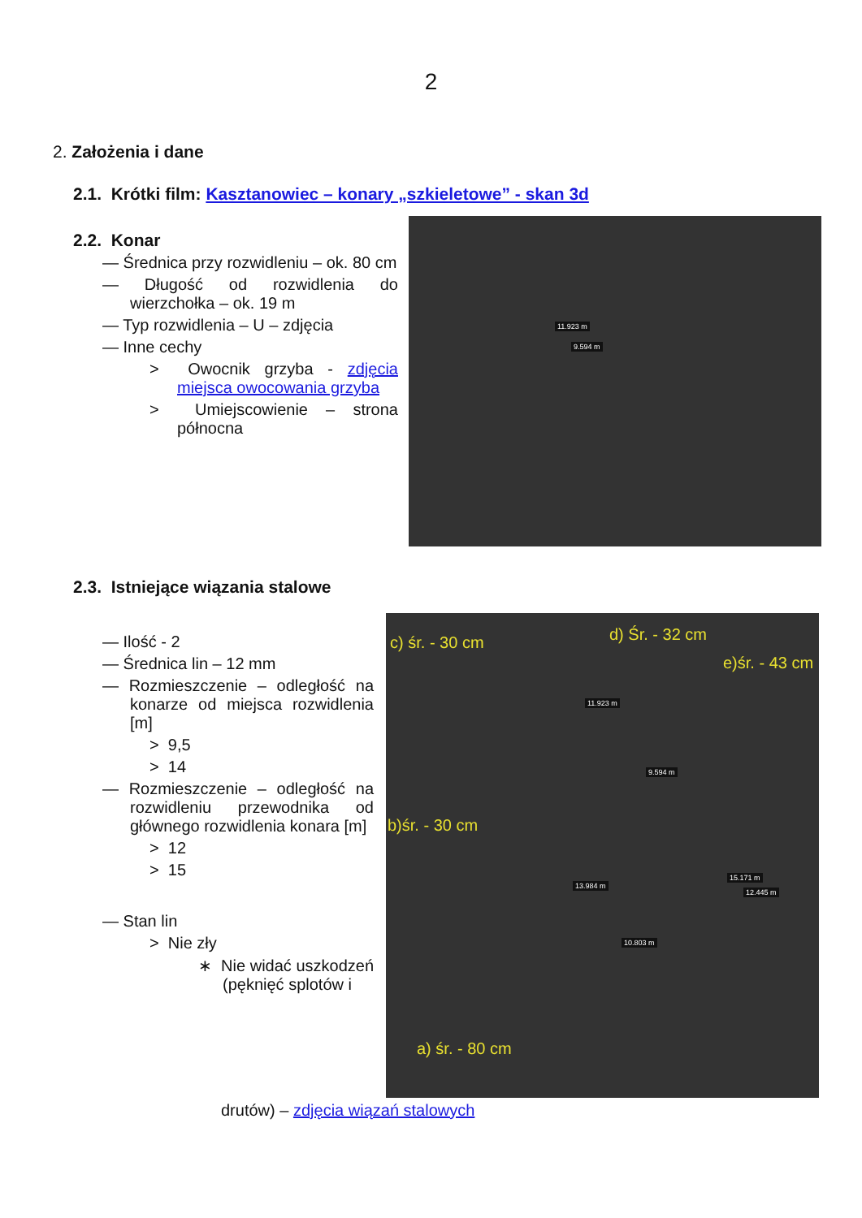2
2. Założenia i dane
2.1. Krótki film: Kasztanowiec – konary „szkieletowe” - skan 3d
2.2. Konar
— Średnica przy rozwidleniu – ok. 80 cm
— Długość od rozwidlenia do wierzchołka – ok. 19 m
— Typ rozwidlenia – U – zdjęcia
— Inne cechy
> Owocnik grzyba - zdjęcia miejsca owocowania grzyba
> Umiejscowienie – strona północna
11.923 m
9.594 m
2.3. Istniejące wiązania stalowe
— Ilość - 2
— Średnica lin – 12 mm
— Rozmieszczenie – odległość na konarze od miejsca rozwidlenia [m]
> 9,5
> 14
— Rozmieszczenie – odległość na rozwidleniu przewodnika od głównego rozwidlenia konara [m]
> 12
> 15
— Stan lin
> Nie zły
∗ Nie widać uszkodzeń (pęknięć splotów i
c) śr. - 30 cm d) Śr. - 32 cm
e)śr. - 43 cm
11.923 m
9.594 m
b)śr. - 30 cm
15.171 m
12.445 m
13.984 m
10.803 m
a) śr. - 80 cm
drutów) – zdjęcia wiązań stalowych